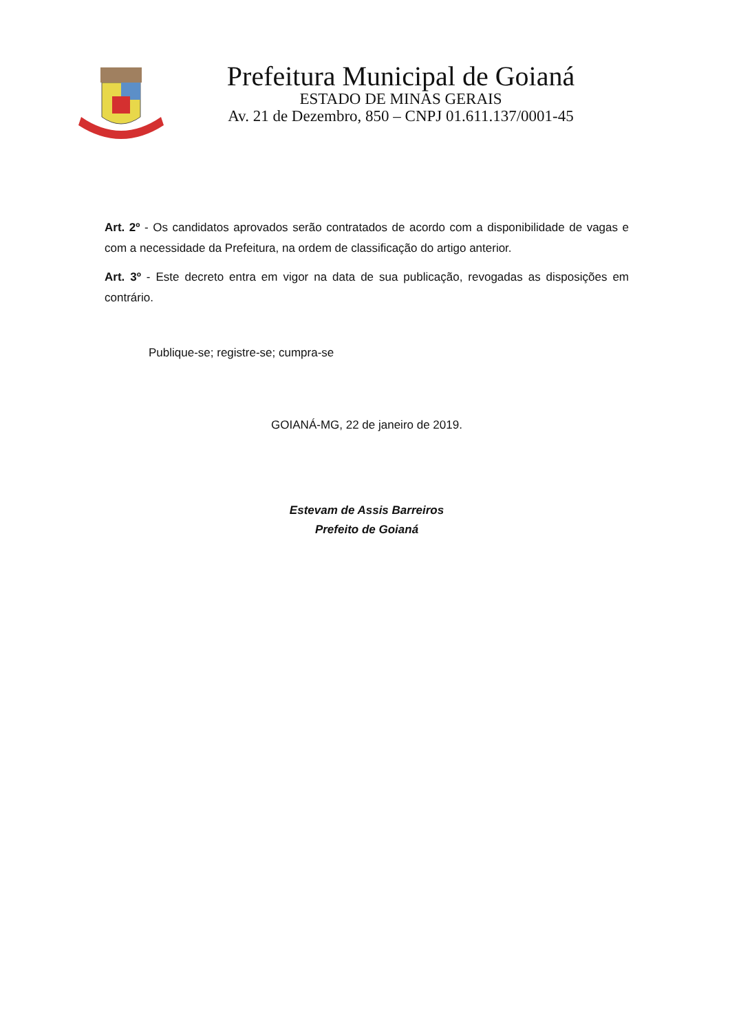Prefeitura Municipal de Goianá
ESTADO DE MINAS GERAIS
Av. 21 de Dezembro, 850 – CNPJ 01.611.137/0001-45
Art. 2º - Os candidatos aprovados serão contratados de acordo com a disponibilidade de vagas e com a necessidade da Prefeitura, na ordem de classificação do artigo anterior.
Art. 3º - Este decreto entra em vigor na data de sua publicação, revogadas as disposições em contrário.
Publique-se; registre-se; cumpra-se
GOIANÁ-MG, 22 de janeiro de 2019.
Estevam de Assis Barreiros
Prefeito de Goianá